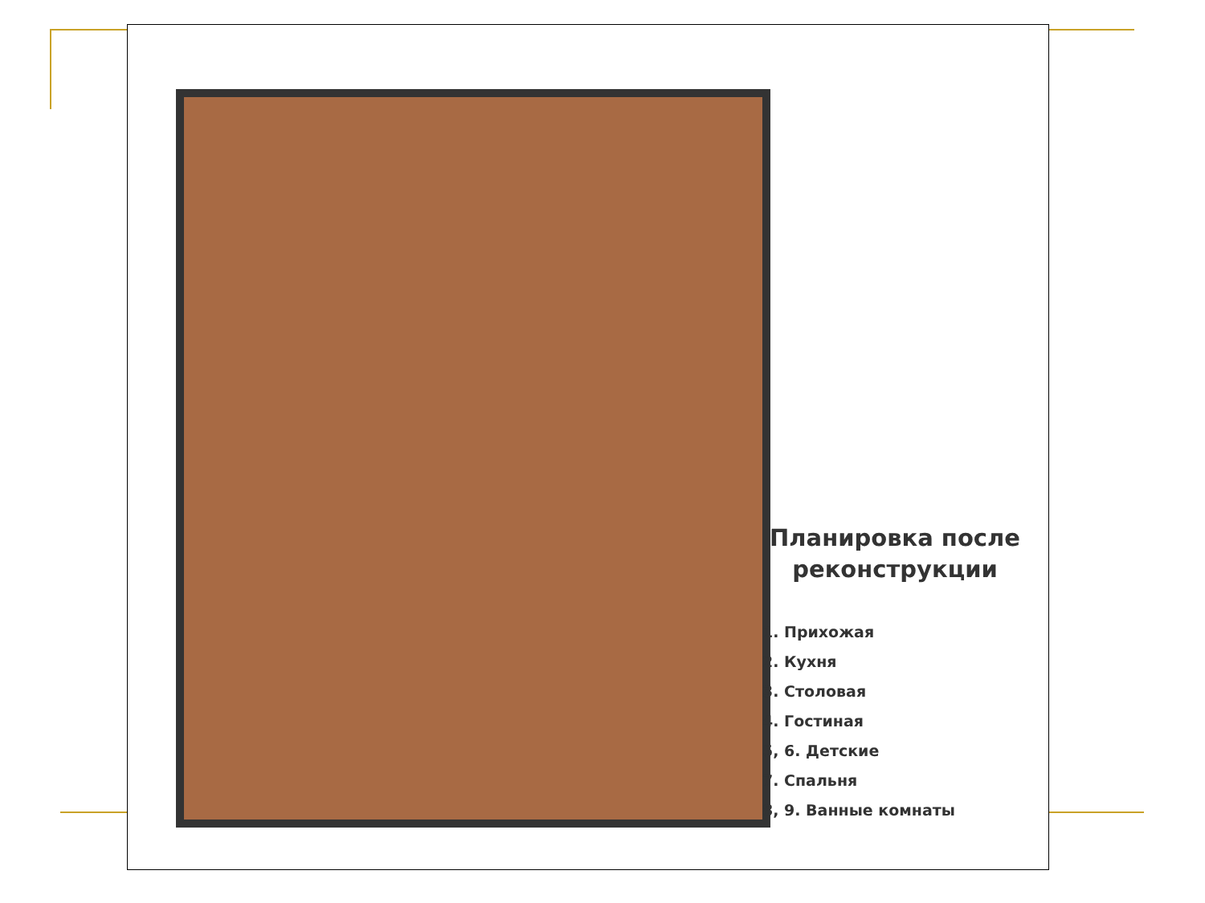Планировка после реконструкции
1. Прихожая
2. Кухня
3. Столовая
4. Гостиная
5, 6. Детские
7. Спальня
8, 9. Ванные комнаты